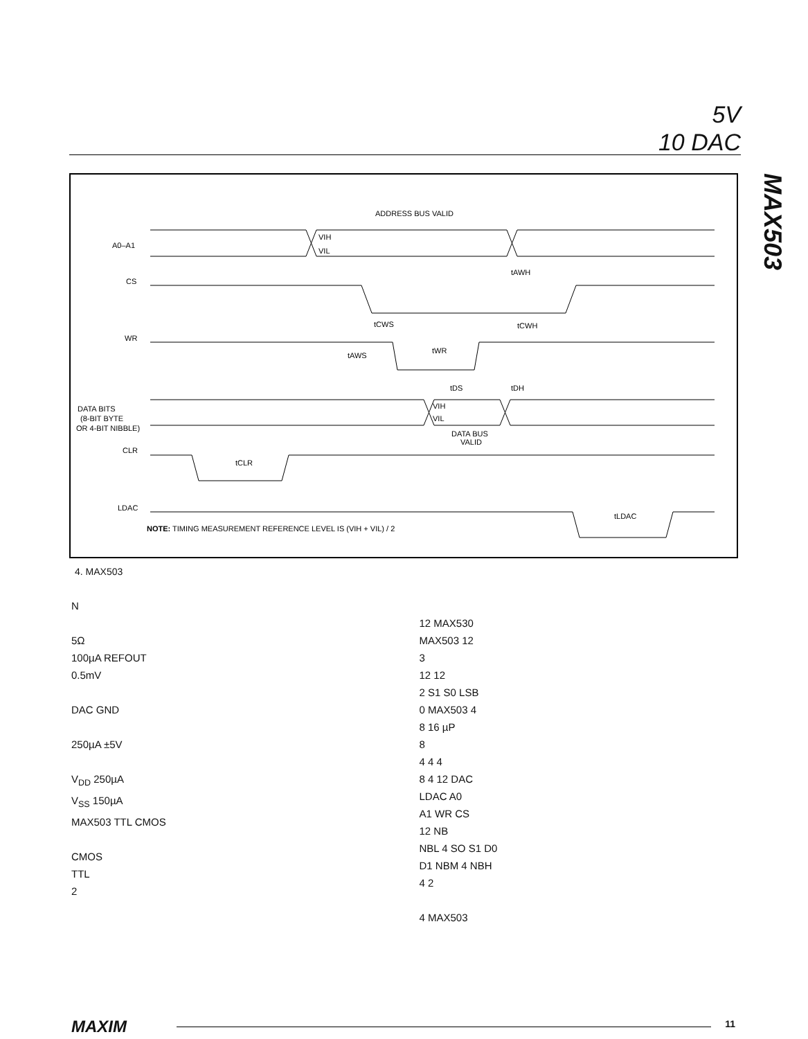5V
10 DAC
MAX503
ADDRESS BUS VALID
A0–A1
VIH
VIL
CS
tAWH
tCWS
tCWH
WR
tAWS
tWR
tDS
tDH
DATA BITS
(8-BIT BYTE
OR 4-BIT NIBBLE)
VIH
VIL
DATA BUS
VALID
CLR
tCLR
LDAC
tLDAC
NOTE: TIMING MEASUREMENT REFERENCE LEVEL IS (VIH + VIL) / 2
4. MAX503
N
5Ω
100µA REFOUT
0.5mV
DAC GND
250µA ±5V
V<sub>DD</sub> 250µA
V<sub>SS</sub> 150µA
MAX503 TTL CMOS
CMOS
TTL
2
12 MAX530
MAX503 12
3
12 12
2 S1 S0 LSB
0 MAX503 4
8 16 µP
8
4 4 4
8 4 12 DAC
LDAC A0
A1 WR CS
12 NB
NBL 4 SO S1 D0
D1 NBM 4 NBH
4 2
4 MAX503
MAXIM 11